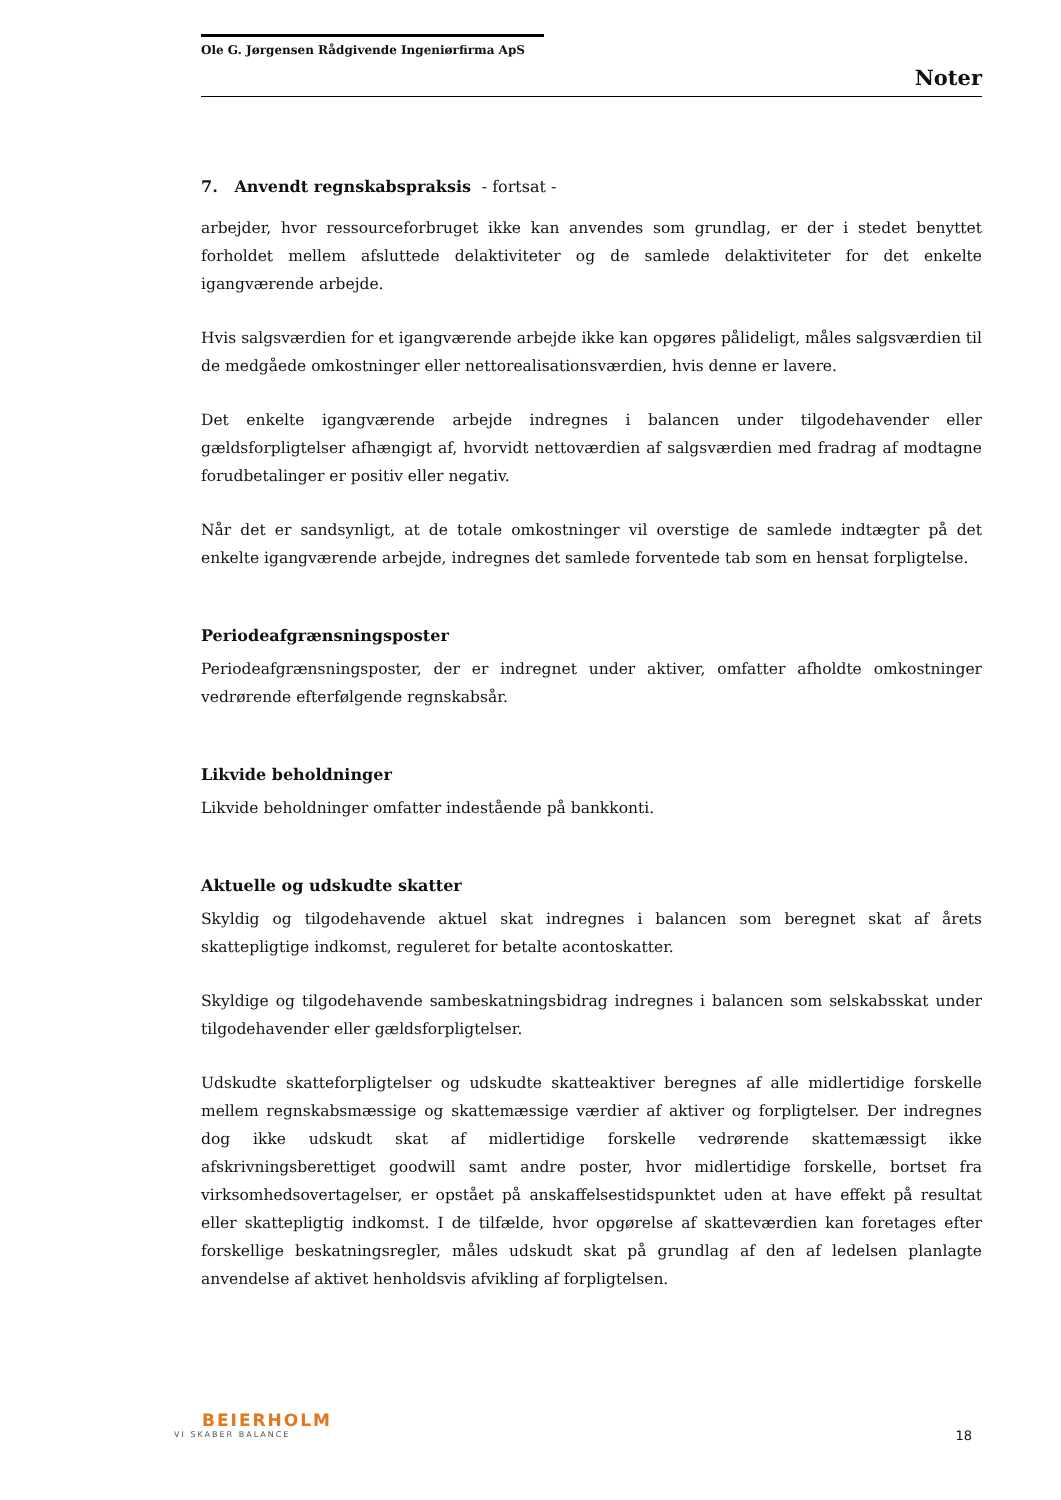Ole G. Jørgensen Rådgivende Ingeniørfirma ApS
Noter
7. Anvendt regnskabspraksis - fortsat -
arbejder, hvor ressourceforbruget ikke kan anvendes som grundlag, er der i stedet benyttet forholdet mellem afsluttede delaktiviteter og de samlede delaktiviteter for det enkelte igangværende arbejde.
Hvis salgsværdien for et igangværende arbejde ikke kan opgøres pålideligt, måles salgsværdien til de medgåede omkostninger eller nettorealisationsværdien, hvis denne er lavere.
Det enkelte igangværende arbejde indregnes i balancen under tilgodehavender eller gældsforpligtelser afhængigt af, hvorvidt nettoværdien af salgsværdien med fradrag af modtagne forudbetalinger er positiv eller negativ.
Når det er sandsynligt, at de totale omkostninger vil overstige de samlede indtægter på det enkelte igangværende arbejde, indregnes det samlede forventede tab som en hensat forpligtelse.
Periodeafgrænsningsposter
Periodeafgrænsningsposter, der er indregnet under aktiver, omfatter afholdte omkostninger vedrørende efterfølgende regnskabsår.
Likvide beholdninger
Likvide beholdninger omfatter indestående på bankkonti.
Aktuelle og udskudte skatter
Skyldig og tilgodehavende aktuel skat indregnes i balancen som beregnet skat af årets skattepligtige indkomst, reguleret for betalte acontoskatter.
Skyldige og tilgodehavende sambeskatningsbidrag indregnes i balancen som selskabsskat under tilgodehavender eller gældsforpligtelser.
Udskudte skatteforpligtelser og udskudte skatteaktiver beregnes af alle midlertidige forskelle mellem regnskabsmæssige og skattemæssige værdier af aktiver og forpligtelser. Der indregnes dog ikke udskudt skat af midlertidige forskelle vedrørende skattemæssigt ikke afskrivningsberettiget goodwill samt andre poster, hvor midlertidige forskelle, bortset fra virksomhedsovertagelser, er opstået på anskaffelsestidspunktet uden at have effekt på resultat eller skattepligtig indkomst. I de tilfælde, hvor opgørelse af skatteværdien kan foretages efter forskellige beskatningsregler, måles udskudt skat på grundlag af den af ledelsen planlagte anvendelse af aktivet henholdsvis afvikling af forpligtelsen.
BEIERHOLM
VI SKABER BALANCE
18